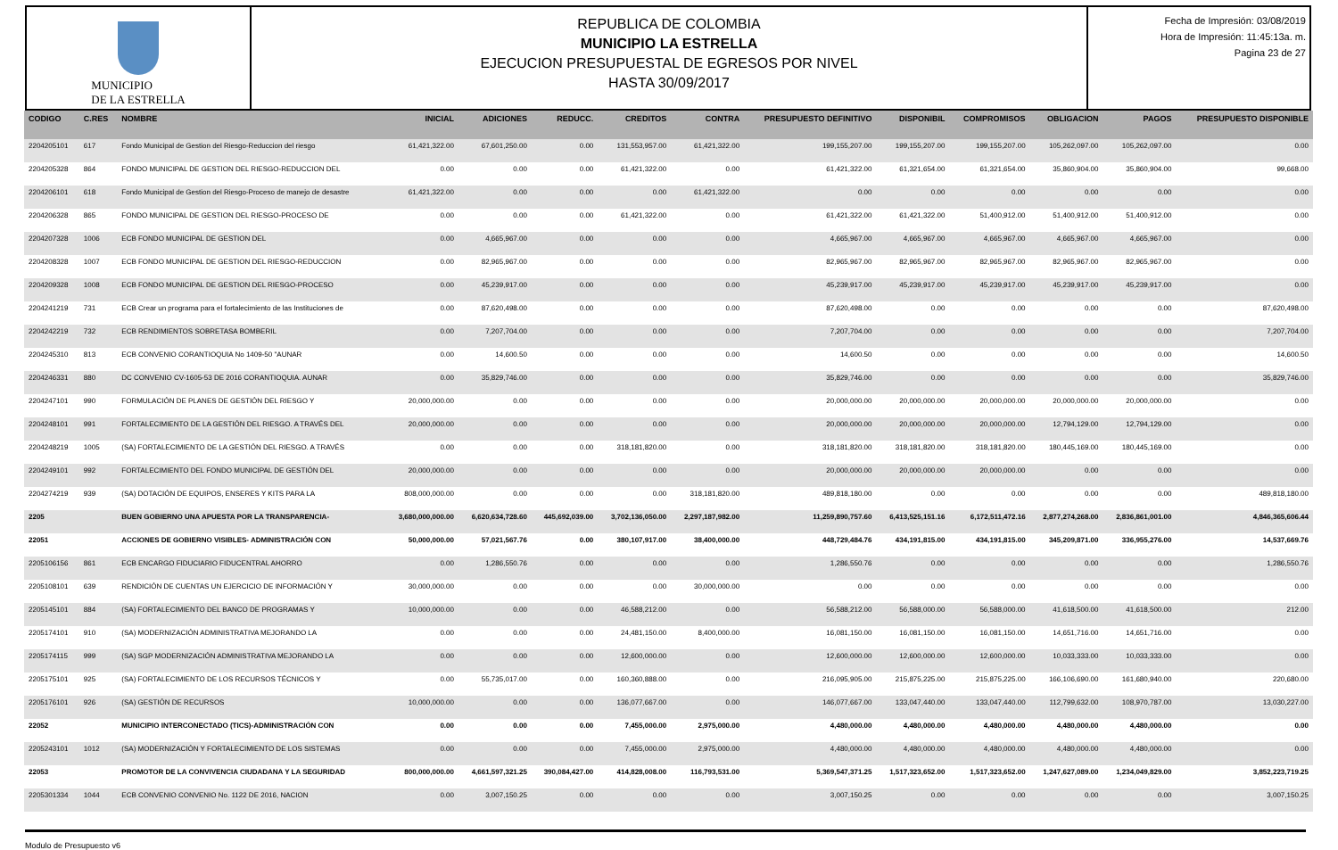MUNICIPIO
DE LA ESTRELLA
REPUBLICA DE COLOMBIA
MUNICIPIO LA ESTRELLA
EJECUCION PRESUPUESTAL DE EGRESOS POR NIVEL
HASTA 30/09/2017
Fecha de Impresión: 03/08/2019
Hora de Impresión: 11:45:13a. m.
Pagina 23 de 27
| CODIGO | C.RES | NOMBRE | INICIAL | ADICIONES | REDUCC. | CREDITOS | CONTRA | PRESUPUESTO DEFINITIVO | DISPONIBIL | COMPROMISOS | OBLIGACION | PAGOS | PRESUPUESTO DISPONIBLE |
| --- | --- | --- | --- | --- | --- | --- | --- | --- | --- | --- | --- | --- | --- |
| 2204205101 | 617 | Fondo Municipal de Gestion del Riesgo-Reduccion del riesgo | 61,421,322.00 | 67,601,250.00 | 0.00 | 131,553,957.00 | 61,421,322.00 | 199,155,207.00 | 199,155,207.00 | 199,155,207.00 | 105,262,097.00 | 105,262,097.00 | 0.00 |
| 2204205328 | 864 | FONDO MUNICIPAL DE GESTION DEL RIESGO-REDUCCION DEL | 0.00 | 0.00 | 0.00 | 61,421,322.00 | 0.00 | 61,421,322.00 | 61,321,654.00 | 61,321,654.00 | 35,860,904.00 | 35,860,904.00 | 99,668.00 |
| 2204206101 | 618 | Fondo Municipal de Gestion del Riesgo-Proceso de manejo de desastre | 61,421,322.00 | 0.00 | 0.00 | 0.00 | 61,421,322.00 | 0.00 | 0.00 | 0.00 | 0.00 | 0.00 | 0.00 |
| 2204206328 | 865 | FONDO MUNICIPAL DE GESTION DEL RIESGO-PROCESO DE | 0.00 | 0.00 | 0.00 | 61,421,322.00 | 0.00 | 61,421,322.00 | 61,421,322.00 | 51,400,912.00 | 51,400,912.00 | 51,400,912.00 | 0.00 |
| 2204207328 | 1006 | ECB FONDO MUNICIPAL DE GESTION DEL | 0.00 | 4,665,967.00 | 0.00 | 0.00 | 0.00 | 4,665,967.00 | 4,665,967.00 | 4,665,967.00 | 4,665,967.00 | 4,665,967.00 | 0.00 |
| 2204208328 | 1007 | ECB FONDO MUNICIPAL DE GESTION DEL RIESGO-REDUCCION | 0.00 | 82,965,967.00 | 0.00 | 0.00 | 0.00 | 82,965,967.00 | 82,965,967.00 | 82,965,967.00 | 82,965,967.00 | 82,965,967.00 | 0.00 |
| 2204209328 | 1008 | ECB FONDO MUNICIPAL DE GESTION DEL RIESGO-PROCESO | 0.00 | 45,239,917.00 | 0.00 | 0.00 | 0.00 | 45,239,917.00 | 45,239,917.00 | 45,239,917.00 | 45,239,917.00 | 45,239,917.00 | 0.00 |
| 2204241219 | 731 | ECB Crear un programa para el fortalecimiento de las Instituciones de | 0.00 | 87,620,498.00 | 0.00 | 0.00 | 0.00 | 87,620,498.00 | 0.00 | 0.00 | 0.00 | 0.00 | 87,620,498.00 |
| 2204242219 | 732 | ECB RENDIMIENTOS SOBRETASA BOMBERIL | 0.00 | 7,207,704.00 | 0.00 | 0.00 | 0.00 | 7,207,704.00 | 0.00 | 0.00 | 0.00 | 0.00 | 7,207,704.00 |
| 2204245310 | 813 | ECB CONVENIO CORANTIOQUIA No 1409-50 "AUNAR | 0.00 | 14,600.50 | 0.00 | 0.00 | 0.00 | 14,600.50 | 0.00 | 0.00 | 0.00 | 0.00 | 14,600.50 |
| 2204246331 | 880 | DC CONVENIO CV-1605-53 DE 2016 CORANTIOQUIA. AUNAR | 0.00 | 35,829,746.00 | 0.00 | 0.00 | 0.00 | 35,829,746.00 | 0.00 | 0.00 | 0.00 | 0.00 | 35,829,746.00 |
| 2204247101 | 990 | FORMULACIÓN DE PLANES DE GESTIÓN DEL RIESGO Y | 20,000,000.00 | 0.00 | 0.00 | 0.00 | 0.00 | 20,000,000.00 | 20,000,000.00 | 20,000,000.00 | 20,000,000.00 | 20,000,000.00 | 0.00 |
| 2204248101 | 991 | FORTALECIMIENTO DE LA GESTIÓN DEL RIESGO. A TRAVÉS DEL | 20,000,000.00 | 0.00 | 0.00 | 0.00 | 0.00 | 20,000,000.00 | 20,000,000.00 | 20,000,000.00 | 12,794,129.00 | 12,794,129.00 | 0.00 |
| 2204248219 | 1005 | (SA) FORTALECIMIENTO DE LA GESTIÓN DEL RIESGO. A TRAVÉS | 0.00 | 0.00 | 0.00 | 318,181,820.00 | 0.00 | 318,181,820.00 | 318,181,820.00 | 318,181,820.00 | 180,445,169.00 | 180,445,169.00 | 0.00 |
| 2204249101 | 992 | FORTALECIMIENTO DEL FONDO MUNICIPAL DE GESTIÓN DEL | 20,000,000.00 | 0.00 | 0.00 | 0.00 | 0.00 | 20,000,000.00 | 20,000,000.00 | 20,000,000.00 | 0.00 | 0.00 | 0.00 |
| 2204274219 | 939 | (SA) DOTACIÓN DE EQUIPOS, ENSERES Y KITS PARA LA | 808,000,000.00 | 0.00 | 0.00 | 0.00 | 318,181,820.00 | 489,818,180.00 | 0.00 | 0.00 | 0.00 | 0.00 | 489,818,180.00 |
| 2205 | | BUEN GOBIERNO UNA APUESTA POR LA TRANSPARENCIA- | 3,680,000,000.00 | 6,620,634,728.60 | 445,692,039.00 | 3,702,136,050.00 | 2,297,187,982.00 | 11,259,890,757.60 | 6,413,525,151.16 | 6,172,511,472.16 | 2,877,274,268.00 | 2,836,861,001.00 | 4,846,365,606.44 |
| 22051 | | ACCIONES DE GOBIERNO VISIBLES- ADMINISTRACIÓN CON | 50,000,000.00 | 57,021,567.76 | 0.00 | 380,107,917.00 | 38,400,000.00 | 448,729,484.76 | 434,191,815.00 | 434,191,815.00 | 345,209,871.00 | 336,955,276.00 | 14,537,669.76 |
| 2205106156 | 861 | ECB ENCARGO FIDUCIARIO FIDUCENTRAL AHORRO | 0.00 | 1,286,550.76 | 0.00 | 0.00 | 0.00 | 1,286,550.76 | 0.00 | 0.00 | 0.00 | 0.00 | 1,286,550.76 |
| 2205108101 | 639 | RENDICIÓN DE CUENTAS UN EJERCICIO DE INFORMACIÓN Y | 30,000,000.00 | 0.00 | 0.00 | 0.00 | 30,000,000.00 | 0.00 | 0.00 | 0.00 | 0.00 | 0.00 | 0.00 |
| 2205145101 | 884 | (SA) FORTALECIMIENTO DEL BANCO DE PROGRAMAS Y | 10,000,000.00 | 0.00 | 0.00 | 46,588,212.00 | 0.00 | 56,588,212.00 | 56,588,000.00 | 56,588,000.00 | 41,618,500.00 | 41,618,500.00 | 212.00 |
| 2205174101 | 910 | (SA) MODERNIZACIÓN ADMINISTRATIVA MEJORANDO LA | 0.00 | 0.00 | 0.00 | 24,481,150.00 | 8,400,000.00 | 16,081,150.00 | 16,081,150.00 | 16,081,150.00 | 14,651,716.00 | 14,651,716.00 | 0.00 |
| 2205174115 | 999 | (SA) SGP MODERNIZACIÓN ADMINISTRATIVA MEJORANDO LA | 0.00 | 0.00 | 0.00 | 12,600,000.00 | 0.00 | 12,600,000.00 | 12,600,000.00 | 12,600,000.00 | 10,033,333.00 | 10,033,333.00 | 0.00 |
| 2205175101 | 925 | (SA) FORTALECIMIENTO DE LOS RECURSOS TÉCNICOS Y | 0.00 | 55,735,017.00 | 0.00 | 160,360,888.00 | 0.00 | 216,095,905.00 | 215,875,225.00 | 215,875,225.00 | 166,106,690.00 | 161,680,940.00 | 220,680.00 |
| 2205176101 | 926 | (SA) GESTIÓN DE RECURSOS | 10,000,000.00 | 0.00 | 0.00 | 136,077,667.00 | 0.00 | 146,077,667.00 | 133,047,440.00 | 133,047,440.00 | 112,799,632.00 | 108,970,787.00 | 13,030,227.00 |
| 22052 | | MUNICIPIO INTERCONECTADO (TICS)-ADMINISTRACIÓN CON | 0.00 | 0.00 | 0.00 | 7,455,000.00 | 2,975,000.00 | 4,480,000.00 | 4,480,000.00 | 4,480,000.00 | 4,480,000.00 | 4,480,000.00 | 0.00 |
| 2205243101 | 1012 | (SA) MODERNIZACIÓN Y FORTALECIMIENTO DE LOS SISTEMAS | 0.00 | 0.00 | 0.00 | 7,455,000.00 | 2,975,000.00 | 4,480,000.00 | 4,480,000.00 | 4,480,000.00 | 4,480,000.00 | 4,480,000.00 | 0.00 |
| 22053 | | PROMOTOR DE LA CONVIVENCIA CIUDADANA Y LA SEGURIDAD | 800,000,000.00 | 4,661,597,321.25 | 390,084,427.00 | 414,828,008.00 | 116,793,531.00 | 5,369,547,371.25 | 1,517,323,652.00 | 1,517,323,652.00 | 1,247,627,089.00 | 1,234,049,829.00 | 3,852,223,719.25 |
| 2205301334 | 1044 | ECB CONVENIO CONVENIO No. 1122 DE 2016, NACION | 0.00 | 3,007,150.25 | 0.00 | 0.00 | 0.00 | 3,007,150.25 | 0.00 | 0.00 | 0.00 | 0.00 | 3,007,150.25 |
Modulo de Presupuesto v6